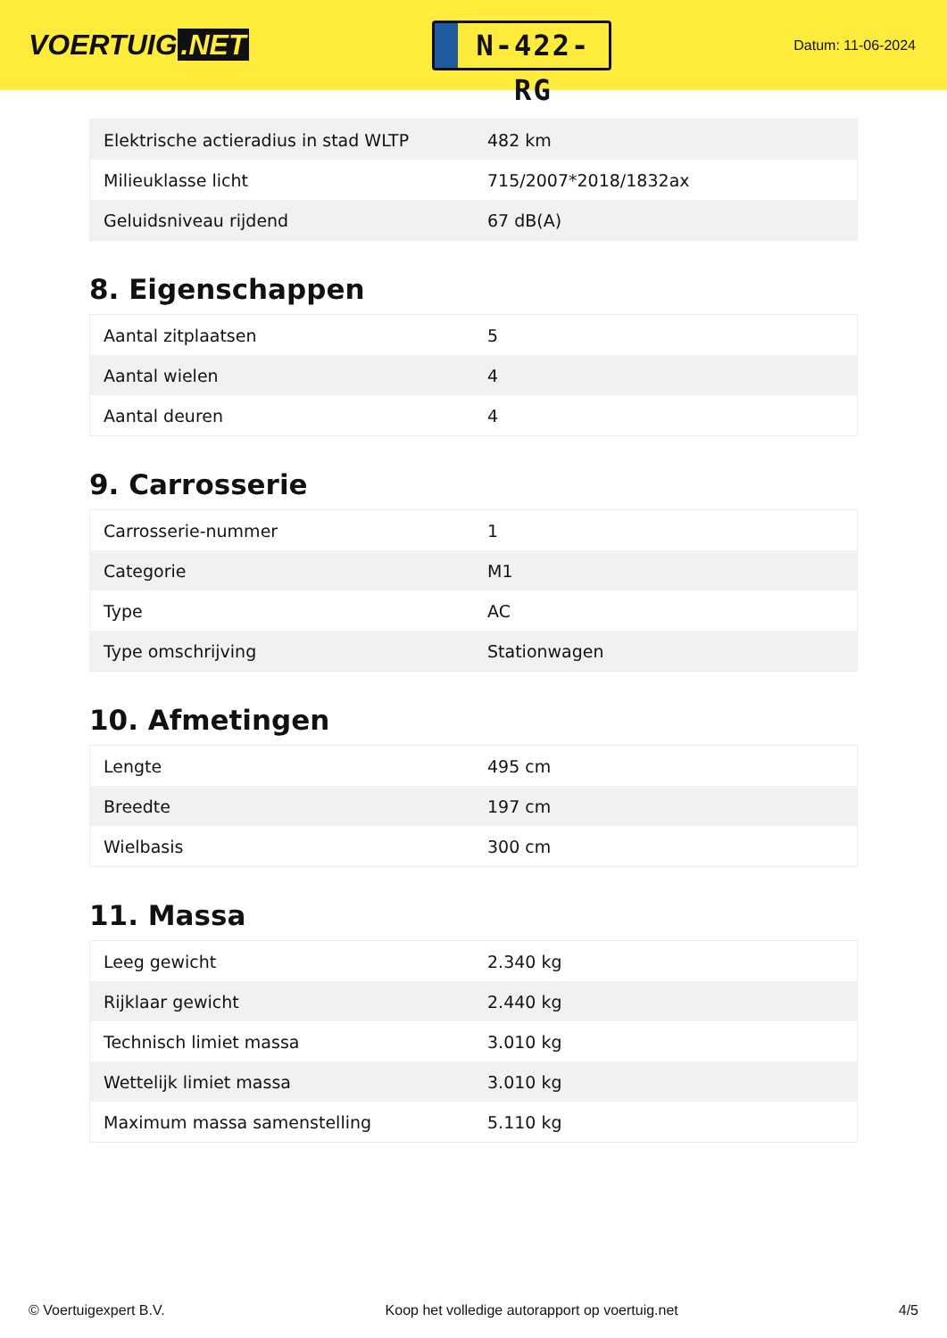VOERTUIG.NET
N-422-RG
Datum: 11-06-2024
| Elektrische actieradius in stad WLTP | 482 km |
| Milieuklasse licht | 715/2007*2018/1832ax |
| Geluidsniveau rijdend | 67 dB(A) |
8. Eigenschappen
| Aantal zitplaatsen | 5 |
| Aantal wielen | 4 |
| Aantal deuren | 4 |
9. Carrosserie
| Carrosserie-nummer | 1 |
| Categorie | M1 |
| Type | AC |
| Type omschrijving | Stationwagen |
10. Afmetingen
| Lengte | 495 cm |
| Breedte | 197 cm |
| Wielbasis | 300 cm |
11. Massa
| Leeg gewicht | 2.340 kg |
| Rijklaar gewicht | 2.440 kg |
| Technisch limiet massa | 3.010 kg |
| Wettelijk limiet massa | 3.010 kg |
| Maximum massa samenstelling | 5.110 kg |
© Voertuigexpert B.V. Koop het volledige autorapport op voertuig.net 4/5